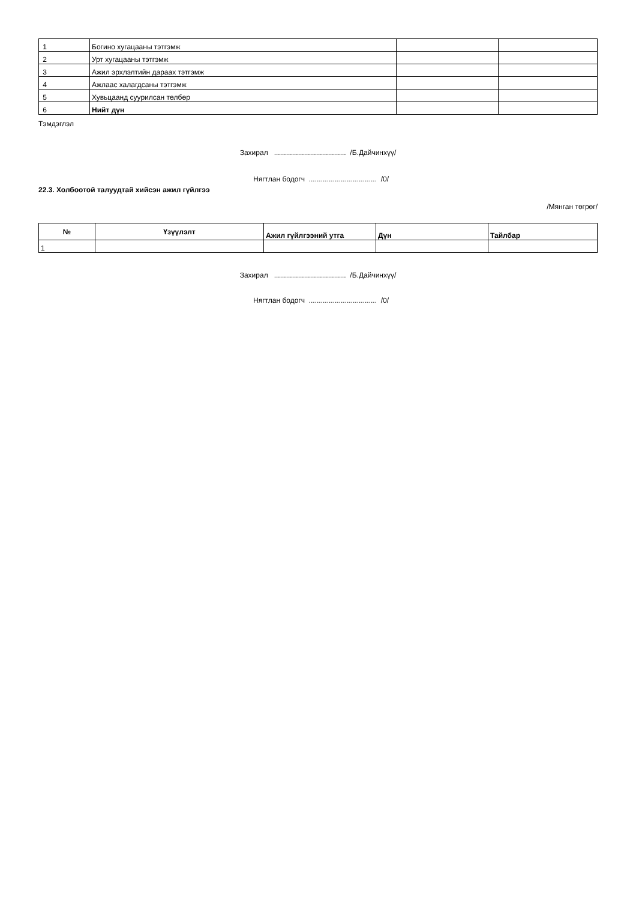| 1 | Богино хугацааны тэтгэмж | | |
| 2 | Урт хугацааны тэтгэмж | | |
| 3 | Ажил эрхлэлтийн дараах тэтгэмж | | |
| 4 | Ажлаас халагдсаны тэтгэмж | | |
| 5 | Хувьцаанд суурилсан төлбөр | | |
| 6 | Нийт дүн | | |
Тэмдэглэл
Захирал .................................... /Б.Дайчинхүү/
Нягтлан бодогч .................................. /0/
22.3. Холбоотой талуудтай хийсэн ажил гүйлгээ
/Мянган төгрөг/
| № | Үзүүлэлт | Ажил гүйлгээний утга | Дүн | Тайлбар |
| --- | --- | --- | --- | --- |
| 1 | | | | |
Захирал .................................... /Б.Дайчинхүү/
Нягтлан бодогч .................................. /0/